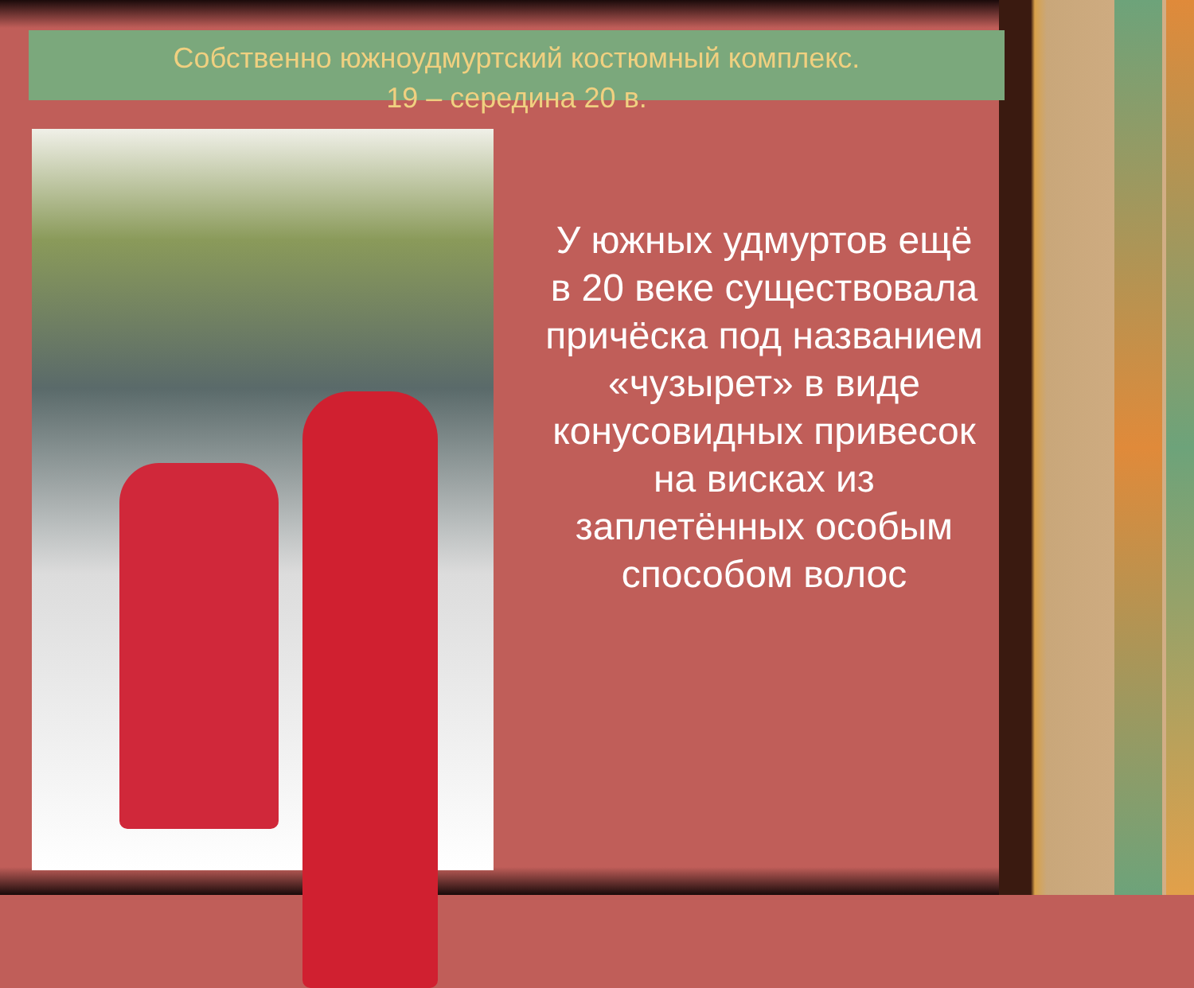Собственно южноудмуртский костюмный комплекс.
19 – середина 20 в.
У южных удмуртов ещё в 20 веке существовала причёска под названием «чузырет» в виде конусовидных привесок на висках из заплетённых особым способом волос